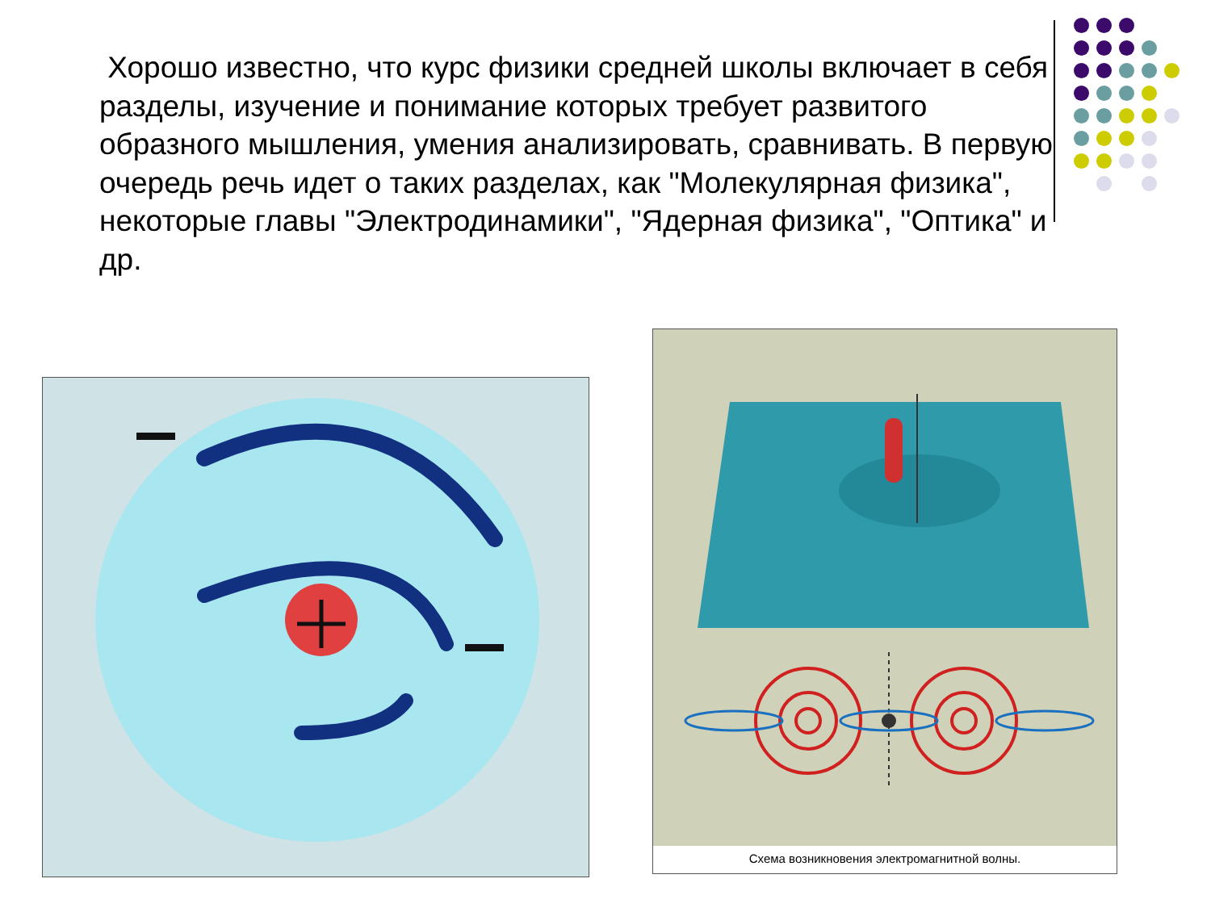Хорошо известно, что курс физики средней школы включает в себя разделы, изучение и понимание которых требует развитого образного мышления, умения анализировать, сравнивать. В первую очередь речь идет о таких разделах, как "Молекулярная физика", некоторые главы "Электродинамики", "Ядерная физика", "Оптика" и др.
Схема возникновения электромагнитной волны.